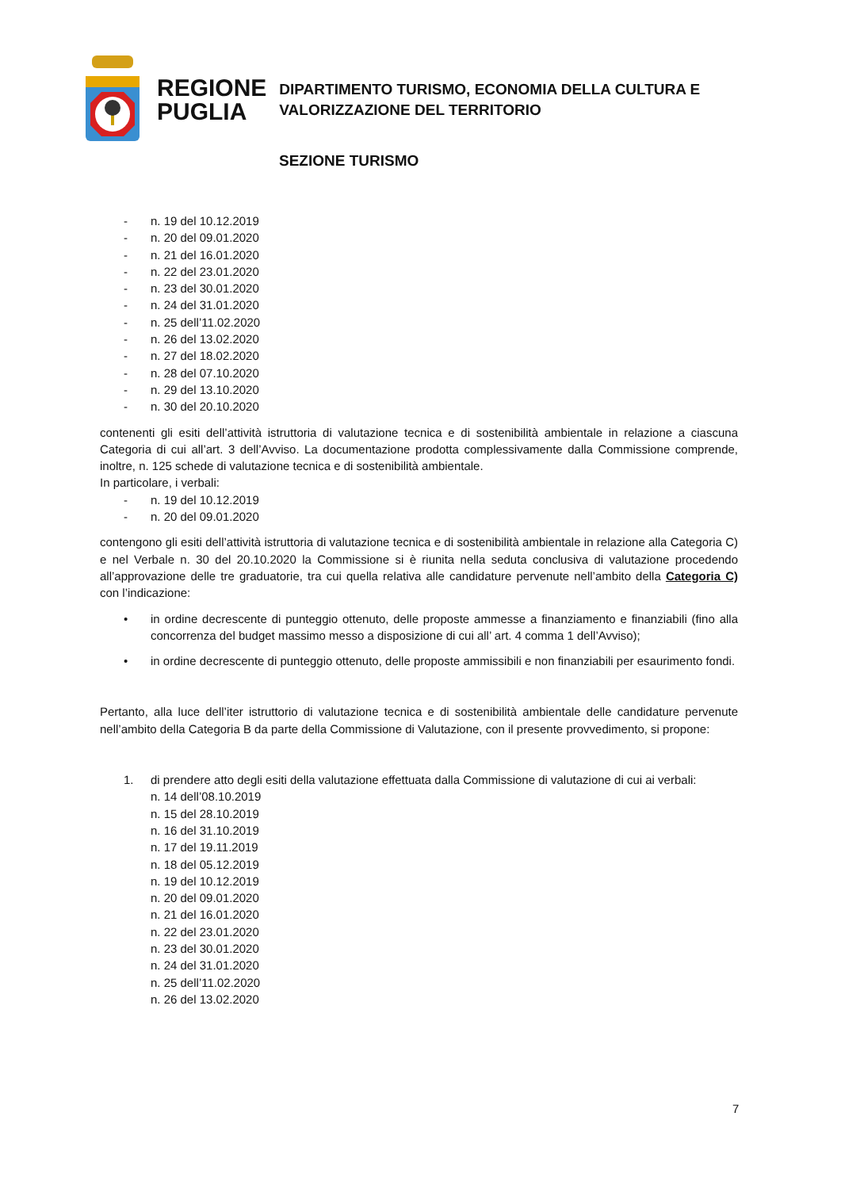REGIONE
PUGLIA
DIPARTIMENTO TURISMO, ECONOMIA DELLA CULTURA E
VALORIZZAZIONE DEL TERRITORIO
SEZIONE TURISMO
- n. 19 del 10.12.2019
- n. 20 del 09.01.2020
- n. 21 del 16.01.2020
- n. 22 del 23.01.2020
- n. 23 del 30.01.2020
- n. 24 del 31.01.2020
- n. 25 dell’11.02.2020
- n. 26 del 13.02.2020
- n. 27 del 18.02.2020
- n. 28 del 07.10.2020
- n. 29 del 13.10.2020
- n. 30 del 20.10.2020
contenenti gli esiti dell’attività istruttoria di valutazione tecnica e di sostenibilità ambientale in relazione a ciascuna Categoria di cui all’art. 3 dell’Avviso. La documentazione prodotta complessivamente dalla Commissione comprende, inoltre, n. 125 schede di valutazione tecnica e di sostenibilità ambientale.
In particolare, i verbali:
- n. 19 del 10.12.2019
- n. 20 del 09.01.2020
contengono gli esiti dell’attività istruttoria di valutazione tecnica e di sostenibilità ambientale in relazione alla Categoria C) e nel Verbale n. 30 del 20.10.2020 la Commissione si è riunita nella seduta conclusiva di valutazione procedendo all’approvazione delle tre graduatorie, tra cui quella relativa alle candidature pervenute nell’ambito della Categoria C) con l’indicazione:
• in ordine decrescente di punteggio ottenuto, delle proposte ammesse a finanziamento e finanziabili (fino alla concorrenza del budget massimo messo a disposizione di cui all’ art. 4 comma 1 dell’Avviso);
• in ordine decrescente di punteggio ottenuto, delle proposte ammissibili e non finanziabili per esaurimento fondi.
Pertanto, alla luce dell’iter istruttorio di valutazione tecnica e di sostenibilità ambientale delle candidature pervenute nell’ambito della Categoria B da parte della Commissione di Valutazione, con il presente provvedimento, si propone:
1. di prendere atto degli esiti della valutazione effettuata dalla Commissione di valutazione di cui ai verbali:
n. 14 dell’08.10.2019
n. 15 del 28.10.2019
n. 16 del 31.10.2019
n. 17 del 19.11.2019
n. 18 del 05.12.2019
n. 19 del 10.12.2019
n. 20 del 09.01.2020
n. 21 del 16.01.2020
n. 22 del 23.01.2020
n. 23 del 30.01.2020
n. 24 del 31.01.2020
n. 25 dell’11.02.2020
n. 26 del 13.02.2020
7